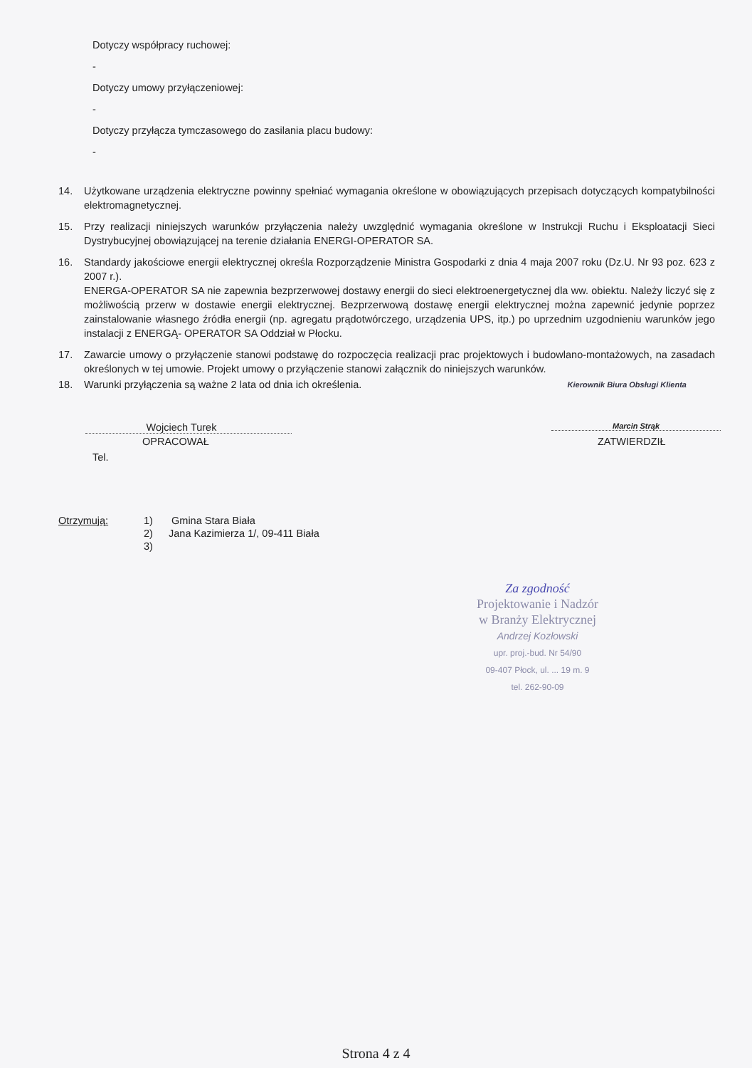Dotyczy współpracy ruchowej:
-
Dotyczy umowy przyłączeniowej:
-
Dotyczy przyłącza tymczasowego do zasilania placu budowy:
-
14. Użytkowane urządzenia elektryczne powinny spełniać wymagania określone w obowiązujących przepisach dotyczących kompatybilności elektromagnetycznej.
15. Przy realizacji niniejszych warunków przyłączenia należy uwzględnić wymagania określone w Instrukcji Ruchu i Eksploatacji Sieci Dystrybucyjnej obowiązującej na terenie działania ENERGI-OPERATOR SA.
16. Standardy jakościowe energii elektrycznej określa Rozporządzenie Ministra Gospodarki z dnia 4 maja 2007 roku (Dz.U. Nr 93 poz. 623 z 2007 r.).
ENERGA-OPERATOR SA nie zapewnia bezprzerwowej dostawy energii do sieci elektroenergetycznej dla ww. obiektu. Należy liczyć się z możliwością przerw w dostawie energii elektrycznej. Bezprzerwową dostawę energii elektrycznej można zapewnić jedynie poprzez zainstalowanie własnego źródła energii (np. agregatu prądotwórczego, urządzenia UPS, itp.) po uprzednim uzgodnieniu warunków jego instalacji z ENERGĄ- OPERATOR SA Oddział w Płocku.
17. Zawarcie umowy o przyłączenie stanowi podstawę do rozpoczęcia realizacji prac projektowych i budowlano-montażowych, na zasadach określonych w tej umowie. Projekt umowy o przyłączenie stanowi załącznik do niniejszych warunków.
18. Warunki przyłączenia są ważne 2 lata od dnia ich określenia. Kierownik Biura Obsługi Klienta
Wojciech Turek
OPRACOWAŁ
Tel.
Marcin Strąk
ZATWIERDZIŁ
Otrzymują: 1)
2)
3) Gmina Stara Biała
Jana Kazimierza 1/, 09-411 Biała
Za zgodność
Projektowanie i Nadzór
w Branży Elektrycznej
Andrzej Kozłowski
upr. proj.-bud. Nr 54/90
09-407 Płock, ul. ... 19 m. 9
tel. 262-90-09
Strona 4 z 4